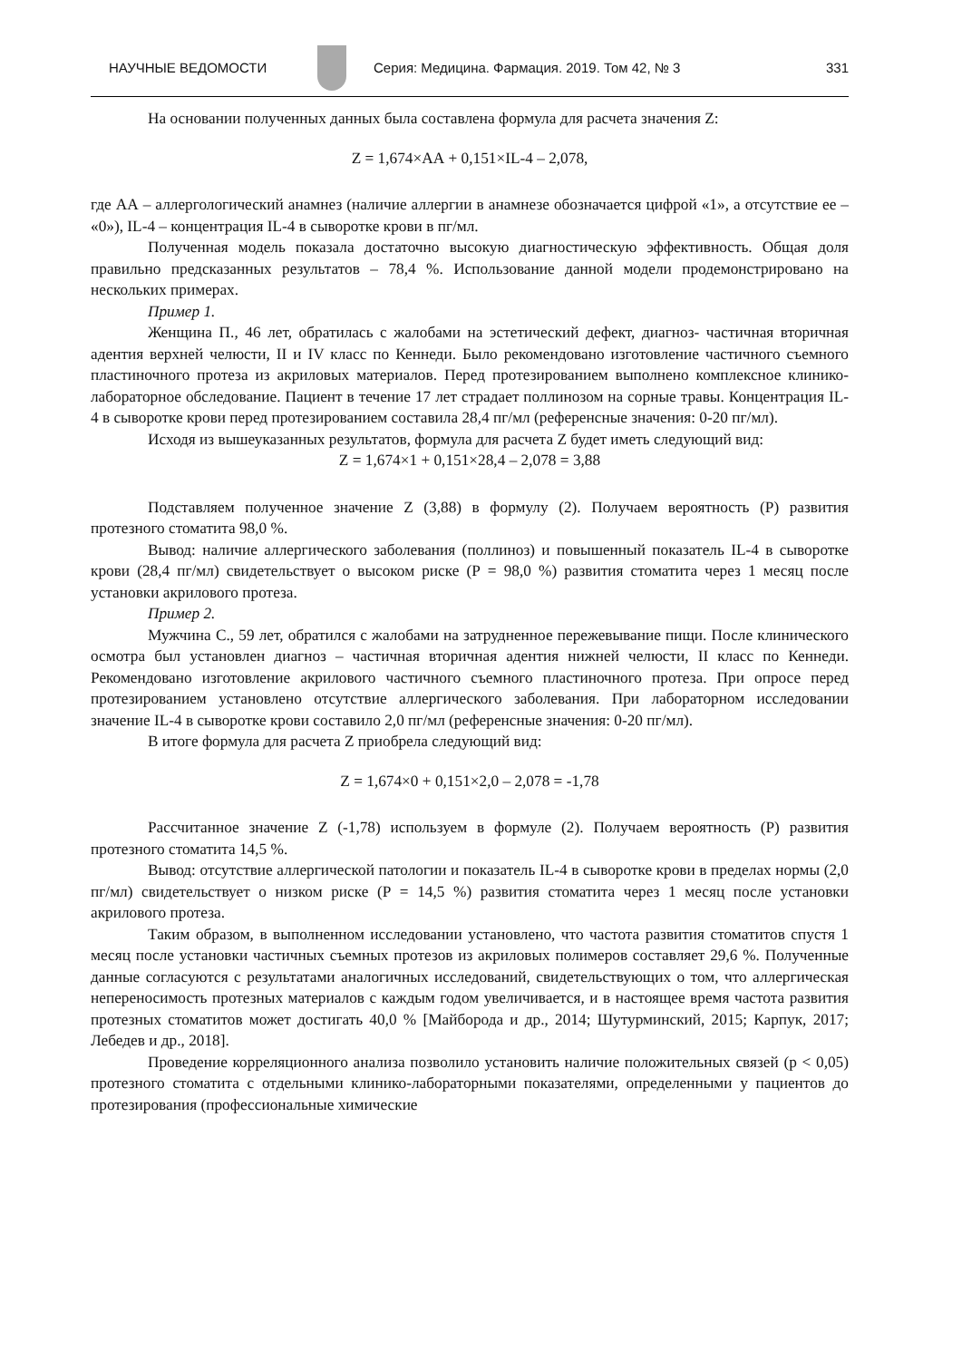НАУЧНЫЕ ВЕДОМОСТИ Серия: Медицина. Фармация. 2019. Том 42, № 3 331
На основании полученных данных была составлена формула для расчета значения Z:
Z = 1,674×АА + 0,151×IL-4 – 2,078,
где АА – аллергологический анамнез (наличие аллергии в анамнезе обозначается цифрой «1», а отсутствие ее – «0»), IL-4 – концентрация IL-4 в сыворотке крови в пг/мл.
Полученная модель показала достаточно высокую диагностическую эффективность. Общая доля правильно предсказанных результатов – 78,4 %. Использование данной модели продемонстрировано на нескольких примерах.
Пример 1.
Женщина П., 46 лет, обратилась с жалобами на эстетический дефект, диагноз- частичная вторичная адентия верхней челюсти, II и IV класс по Кеннеди. Было рекомендовано изготовление частичного съемного пластиночного протеза из акриловых материалов. Перед протезированием выполнено комплексное клинико-лабораторное обследование. Пациент в течение 17 лет страдает поллинозом на сорные травы. Концентрация IL-4 в сыворотке крови перед протезированием составила 28,4 пг/мл (референсные значения: 0-20 пг/мл).
Исходя из вышеуказанных результатов, формула для расчета Z будет иметь следующий вид:
Z = 1,674×1 + 0,151×28,4 – 2,078 = 3,88
Подставляем полученное значение Z (3,88) в формулу (2). Получаем вероятность (Р) развития протезного стоматита 98,0 %.
Вывод: наличие аллергического заболевания (поллиноз) и повышенный показатель IL-4 в сыворотке крови (28,4 пг/мл) свидетельствует о высоком риске (Р = 98,0 %) развития стоматита через 1 месяц после установки акрилового протеза.
Пример 2.
Мужчина С., 59 лет, обратился с жалобами на затрудненное пережевывание пищи. После клинического осмотра был установлен диагноз – частичная вторичная адентия нижней челюсти, II класс по Кеннеди. Рекомендовано изготовление акрилового частичного съемного пластиночного протеза. При опросе перед протезированием установлено отсутствие аллергического заболевания. При лабораторном исследовании значение IL-4 в сыворотке крови составило 2,0 пг/мл (референсные значения: 0-20 пг/мл).
В итоге формула для расчета Z приобрела следующий вид:
Z = 1,674×0 + 0,151×2,0 – 2,078 = -1,78
Рассчитанное значение Z (-1,78) используем в формуле (2). Получаем вероятность (Р) развития протезного стоматита 14,5 %.
Вывод: отсутствие аллергической патологии и показатель IL-4 в сыворотке крови в пределах нормы (2,0 пг/мл) свидетельствует о низком риске (Р = 14,5 %) развития стоматита через 1 месяц после установки акрилового протеза.
Таким образом, в выполненном исследовании установлено, что частота развития стоматитов спустя 1 месяц после установки частичных съемных протезов из акриловых полимеров составляет 29,6 %. Полученные данные согласуются с результатами аналогичных исследований, свидетельствующих о том, что аллергическая непереносимость протезных материалов с каждым годом увеличивается, и в настоящее время частота развития протезных стоматитов может достигать 40,0 % [Майборода и др., 2014; Шутурминский, 2015; Карпук, 2017; Лебедев и др., 2018].
Проведение корреляционного анализа позволило установить наличие положительных связей (p < 0,05) протезного стоматита с отдельными клинико-лабораторными показателями, определенными у пациентов до протезирования (профессиональные химические